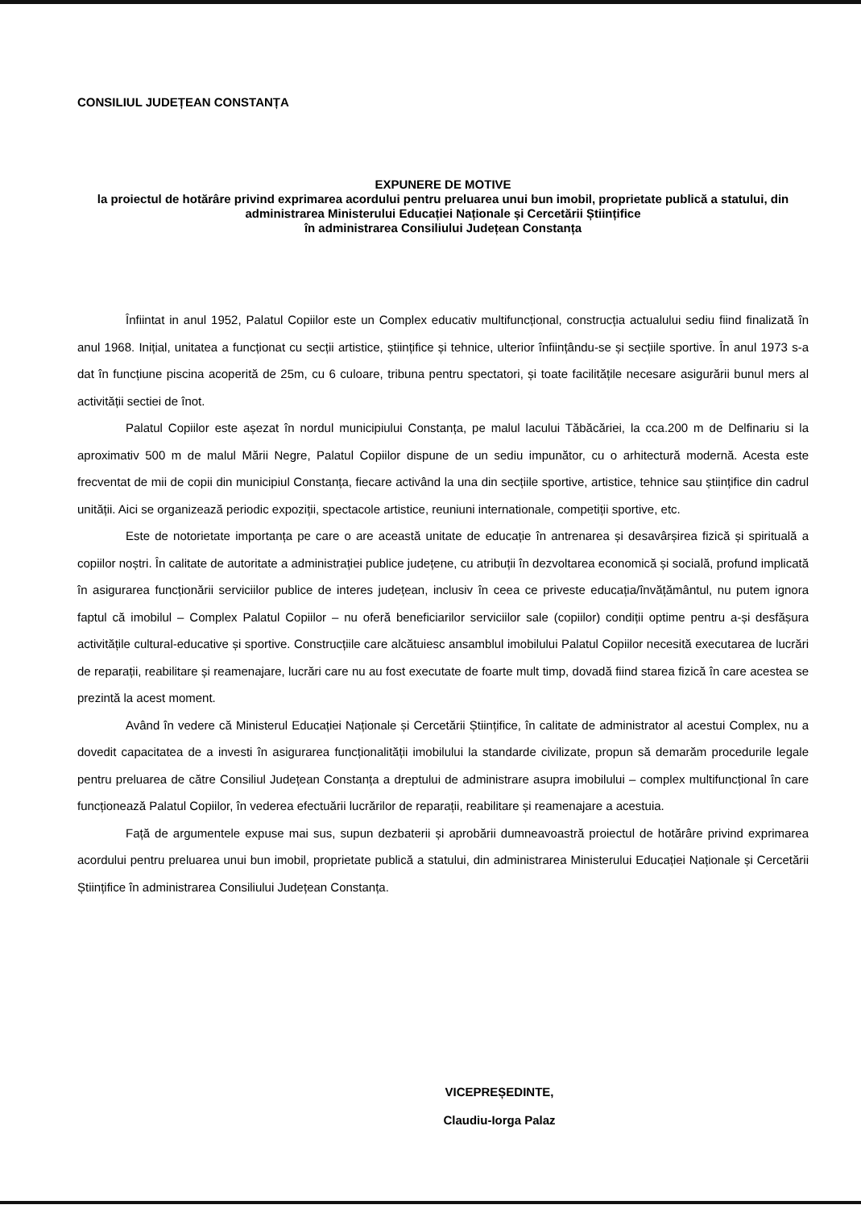CONSILIUL JUDEȚEAN CONSTANȚA
EXPUNERE DE MOTIVE
la proiectul de hotărâre privind exprimarea acordului pentru preluarea unui bun imobil, proprietate publică a statului, din administrarea Ministerului Educației Naționale și Cercetării Științifice
în administrarea Consiliului Județean Constanța
Înfiintat in anul 1952, Palatul Copiilor este un Complex educativ multifuncțional, construcția actualului sediu fiind finalizată în anul 1968. Inițial, unitatea a funcționat cu secții artistice, științifice și tehnice, ulterior înființându-se și secțiile sportive. În anul 1973 s-a dat în funcțiune piscina acoperită de 25m, cu 6 culoare, tribuna pentru spectatori, și toate facilitățile necesare asigurării bunul mers al activității sectiei de înot.
Palatul Copiilor este așezat în nordul municipiului Constanța, pe malul lacului Tăbăcăriei, la cca.200 m de Delfinariu si la aproximativ 500 m de malul Mării Negre, Palatul Copiilor dispune de un sediu impunător, cu o arhitectură modernă. Acesta este frecventat de mii de copii din municipiul Constanța, fiecare activând la una din secțiile sportive, artistice, tehnice sau științifice din cadrul unității. Aici se organizează periodic expoziții, spectacole artistice, reuniuni internationale, competiții sportive, etc.
Este de notorietate importanța pe care o are această unitate de educație în antrenarea și desavârșirea fizică și spirituală a copiilor noștri. În calitate de autoritate a administrației publice județene, cu atribuții în dezvoltarea economică și socială, profund implicată în asigurarea funcționării serviciilor publice de interes județean, inclusiv în ceea ce priveste educația/învățământul, nu putem ignora faptul că imobilul – Complex Palatul Copiilor – nu oferă beneficiarilor serviciilor sale (copiilor) condiții optime pentru a-și desfășura activitățile cultural-educative și sportive. Construcțiile care alcătuiesc ansamblul imobilului Palatul Copiilor necesită executarea de lucrări de reparații, reabilitare și reamenajare, lucrări care nu au fost executate de foarte mult timp, dovadă fiind starea fizică în care acestea se prezintă la acest moment.
Având în vedere că Ministerul Educației Naționale și Cercetării Științifice, în calitate de administrator al acestui Complex, nu a dovedit capacitatea de a investi în asigurarea funcționalității imobilului la standarde civilizate, propun să demarăm procedurile legale pentru preluarea de către Consiliul Județean Constanța a dreptului de administrare asupra imobilului – complex multifuncțional în care funcționează Palatul Copiilor, în vederea efectuării lucrărilor de reparații, reabilitare și reamenajare a acestuia.
Față de argumentele expuse mai sus, supun dezbaterii și aprobării dumneavoastră proiectul de hotărâre privind exprimarea acordului pentru preluarea unui bun imobil, proprietate publică a statului, din administrarea Ministerului Educației Naționale și Cercetării Științifice în administrarea Consiliului Județean Constanța.
VICEPREȘEDINTE,
Claudiu-Iorga Palaz